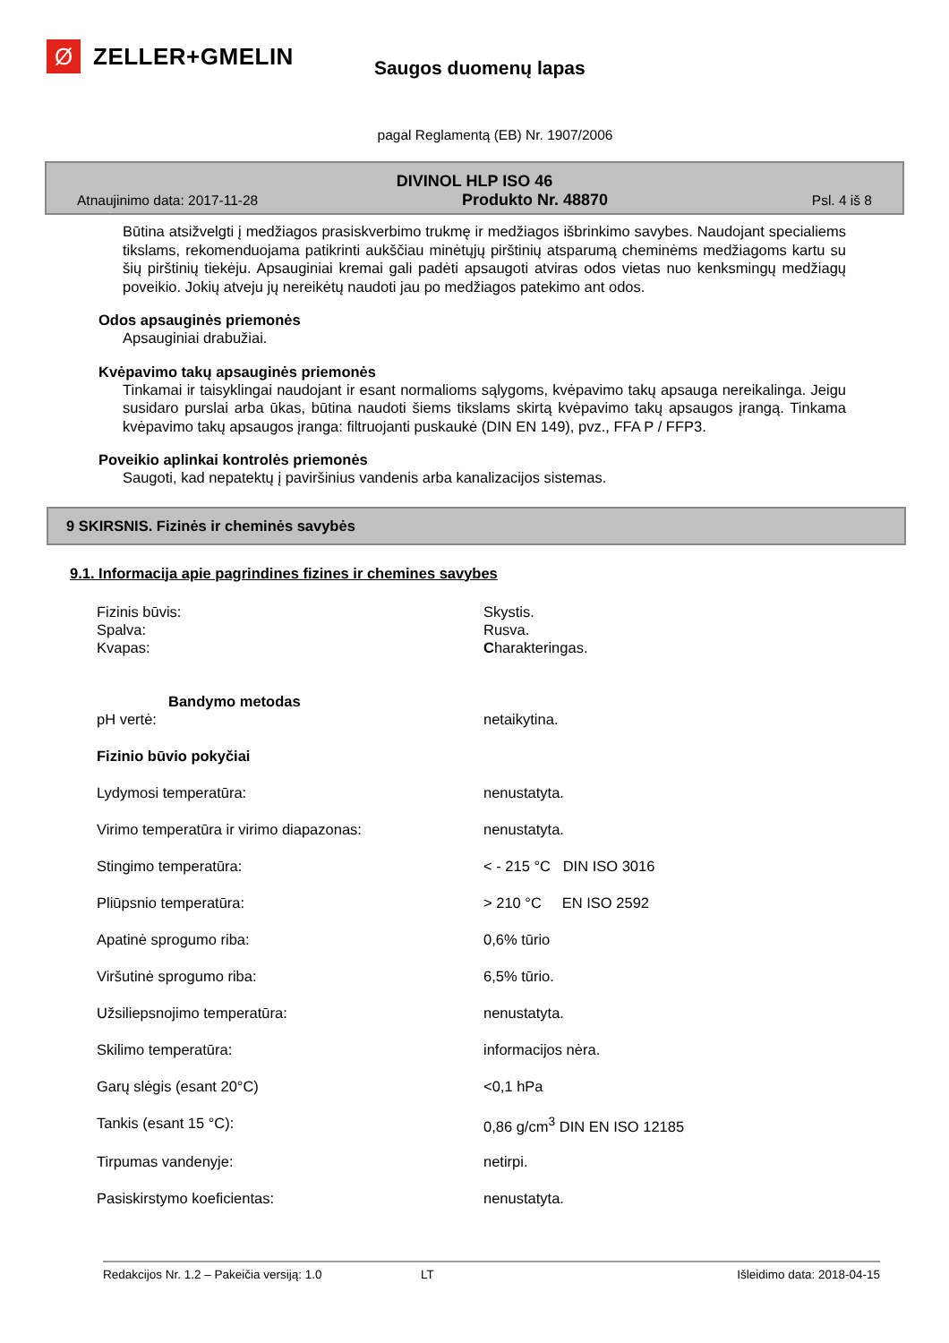Ø
ZELLER+GMELIN
Saugos duomenų lapas
pagal Reglamentą (EB) Nr. 1907/2006
DIVINOL HLP ISO 46
Atnaujinimo data: 2017-11-28 Produkto Nr. 48870 Psl. 4 iš 8
Būtina atsižvelgti į medžiagos prasiskverbimo trukmę ir medžiagos išbrinkimo savybes. Naudojant specialiems tikslams, rekomenduojama patikrinti aukščiau minėtųjų pirštinių atsparumą cheminėms medžiagoms kartu su šių pirštinių tiekėju. Apsauginiai kremai gali padėti apsaugoti atviras odos vietas nuo kenksmingų medžiagų poveikio. Jokių atveju jų nereikėtų naudoti jau po medžiagos patekimo ant odos.
Odos apsauginės priemonės
Apsauginiai drabužiai.
Kvėpavimo takų apsauginės priemonės
Tinkamai ir taisyklingai naudojant ir esant normalioms sąlygoms, kvėpavimo takų apsauga nereikalinga. Jeigu susidaro purslai arba ūkas, būtina naudoti šiems tikslams skirtą kvėpavimo takų apsaugos įrangą. Tinkama kvėpavimo takų apsaugos įranga: filtruojanti puskaukė (DIN EN 149), pvz., FFA P / FFP3.
Poveikio aplinkai kontrolės priemonės
Saugoti, kad nepatektų į paviršinius vandenis arba kanalizacijos sistemas.
9 SKIRSNIS. Fizinės ir cheminės savybės
9.1. Informacija apie pagrindines fizines ir chemines savybes
| Fizinis būvis: | Skystis. |
| Spalva: | Rusva. |
| Kvapas: | C harakteringas. |
| Bandymo metodas | |
| pH vertė: | netaikytina. |
| Fizinio būvio pokyčiai | |
| Lydymosi temperatūra: | nenustatyta. |
| Virimo temperatūra ir virimo diapazonas: | nenustatyta. |
| Stingimo temperatūra: | < - 215 °C DIN ISO 3016 |
| Pliūpsnio temperatūra: | > 210 °C EN ISO 2592 |
| Apatinė sprogumo riba: | 0,6% tūrio |
| Viršutinė sprogumo riba: | 6,5% tūrio. |
| Užsiliepsnojimo temperatūra: | nenustatyta. |
| Skilimo temperatūra: | informacijos nėra. |
| Garų slėgis (esant 20°C) | <0,1 hPa |
| Tankis (esant 15 °C): | 0,86 g/cm<sup>3</sup> DIN EN ISO 12185 |
| Tirpumas vandenyje: | netirpi. |
| Pasiskirstymo koeficientas: | nenustatyta. |
Redakcijos Nr. 1.2 – Pakeičia versiją: 1.0 LT Išleidimo data: 2018-04-15